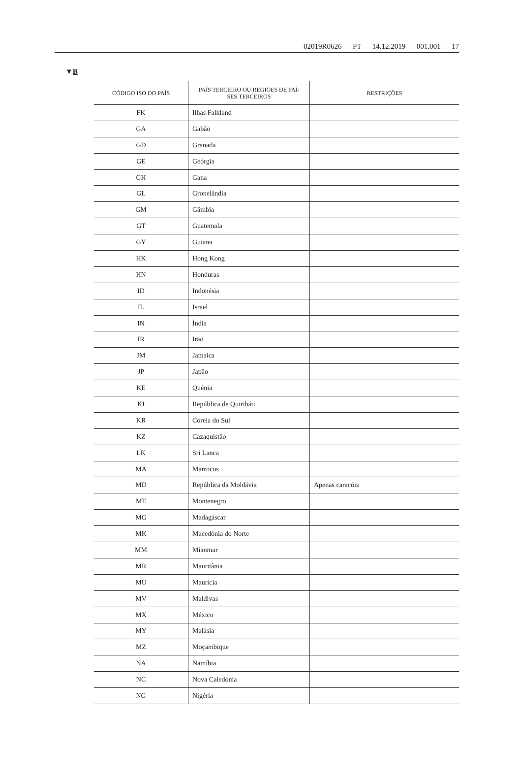02019R0626 — PT — 14.12.2019 — 001.001 — 17
▼B
| CÓDIGO ISO DO PAÍS | PAÍS TERCEIRO OU REGIÕES DE PAÍ- SES TERCEIROS | RESTRIÇÕES |
| --- | --- | --- |
| FK | Ilhas Falkland | |
| GA | Gabão | |
| GD | Granada | |
| GE | Geórgia | |
| GH | Gana | |
| GL | Gronelândia | |
| GM | Gâmbia | |
| GT | Guatemala | |
| GY | Guiana | |
| HK | Hong Kong | |
| HN | Honduras | |
| ID | Indonésia | |
| IL | Israel | |
| IN | Índia | |
| IR | Irão | |
| JM | Jamaica | |
| JP | Japão | |
| KE | Quénia | |
| KI | República de Quiribáti | |
| KR | Coreia do Sul | |
| KZ | Cazaquistão | |
| LK | Sri Lanca | |
| MA | Marrocos | |
| MD | República da Moldávia | Apenas caracóis |
| ME | Montenegro | |
| MG | Madagáscar | |
| MK | Macedónia do Norte | |
| MM | Mianmar | |
| MR | Mauritânia | |
| MU | Maurícia | |
| MV | Maldivas | |
| MX | México | |
| MY | Malásia | |
| MZ | Moçambique | |
| NA | Namíbia | |
| NC | Nova Caledónia | |
| NG | Nigéria | |